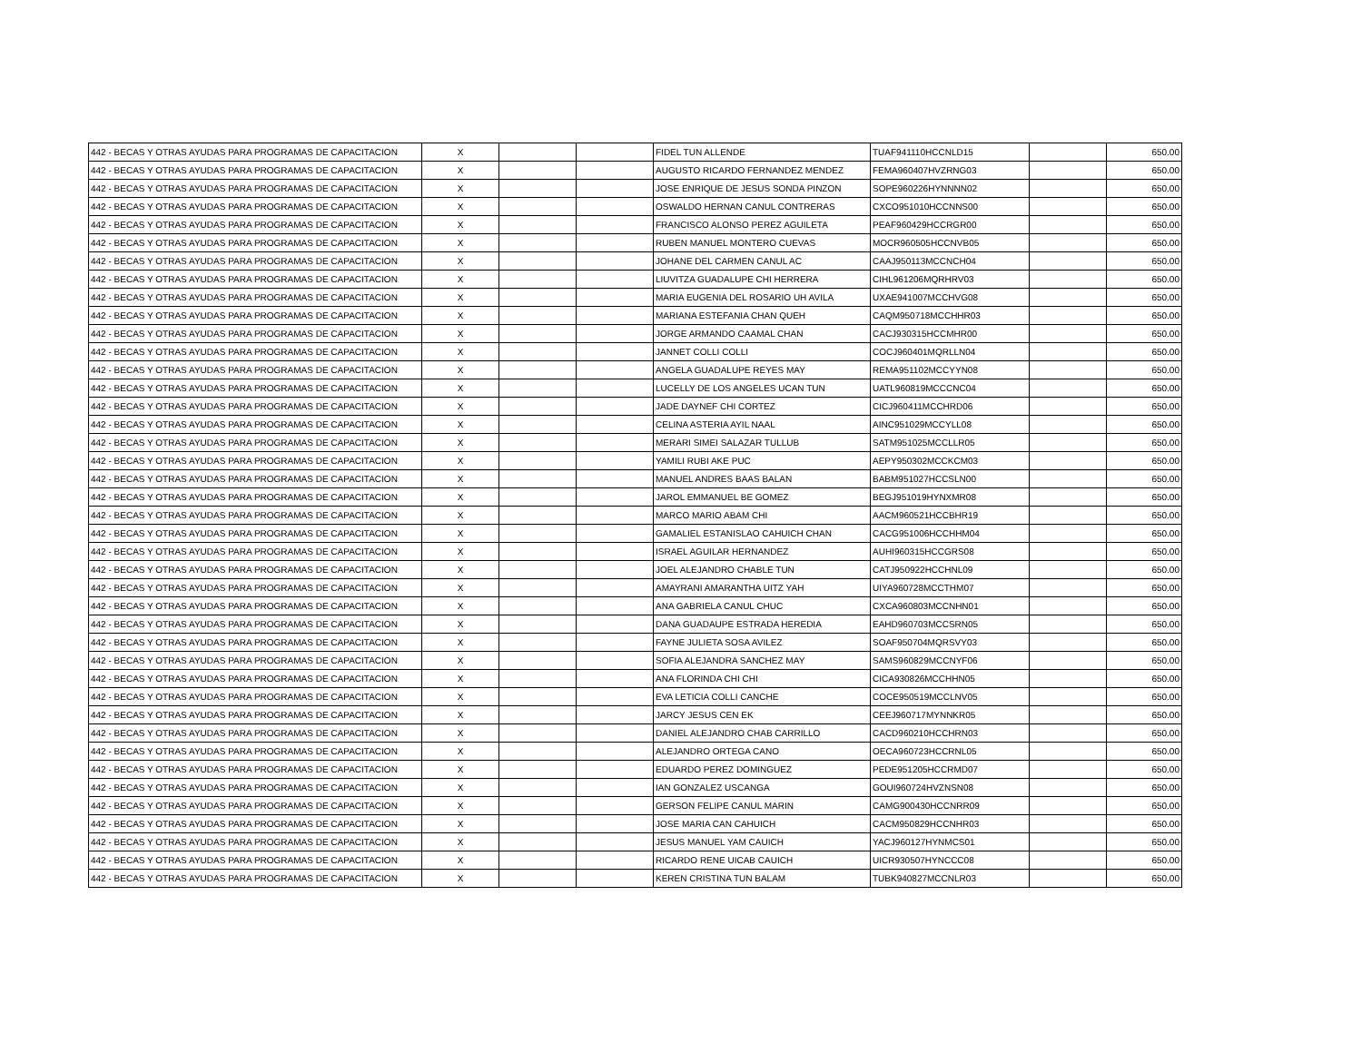| 442 - BECAS Y OTRAS AYUDAS PARA PROGRAMAS DE CAPACITACION | X | | | FIDEL TUN ALLENDE | TUAF941110HCCNLD15 | | 650.00 |
| 442 - BECAS Y OTRAS AYUDAS PARA PROGRAMAS DE CAPACITACION | X | | | AUGUSTO RICARDO FERNANDEZ MENDEZ | FEMA960407HVZRNG03 | | 650.00 |
| 442 - BECAS Y OTRAS AYUDAS PARA PROGRAMAS DE CAPACITACION | X | | | JOSE ENRIQUE DE JESUS SONDA PINZON | SOPE960226HYNNNN02 | | 650.00 |
| 442 - BECAS Y OTRAS AYUDAS PARA PROGRAMAS DE CAPACITACION | X | | | OSWALDO HERNAN CANUL CONTRERAS | CXCO951010HCCNNS00 | | 650.00 |
| 442 - BECAS Y OTRAS AYUDAS PARA PROGRAMAS DE CAPACITACION | X | | | FRANCISCO ALONSO PEREZ AGUILETA | PEAF960429HCCRGR00 | | 650.00 |
| 442 - BECAS Y OTRAS AYUDAS PARA PROGRAMAS DE CAPACITACION | X | | | RUBEN MANUEL MONTERO CUEVAS | MOCR960505HCCNVB05 | | 650.00 |
| 442 - BECAS Y OTRAS AYUDAS PARA PROGRAMAS DE CAPACITACION | X | | | JOHANE DEL CARMEN CANUL AC | CAAJ950113MCCNCH04 | | 650.00 |
| 442 - BECAS Y OTRAS AYUDAS PARA PROGRAMAS DE CAPACITACION | X | | | LIUVITZA GUADALUPE CHI HERRERA | CIHL961206MQRHRV03 | | 650.00 |
| 442 - BECAS Y OTRAS AYUDAS PARA PROGRAMAS DE CAPACITACION | X | | | MARIA EUGENIA DEL ROSARIO UH AVILA | UXAE941007MCCHVG08 | | 650.00 |
| 442 - BECAS Y OTRAS AYUDAS PARA PROGRAMAS DE CAPACITACION | X | | | MARIANA ESTEFANIA CHAN QUEH | CAQM950718MCCHHR03 | | 650.00 |
| 442 - BECAS Y OTRAS AYUDAS PARA PROGRAMAS DE CAPACITACION | X | | | JORGE ARMANDO CAAMAL CHAN | CACJ930315HCCMHR00 | | 650.00 |
| 442 - BECAS Y OTRAS AYUDAS PARA PROGRAMAS DE CAPACITACION | X | | | JANNET COLLI COLLI | COCJ960401MQRLLN04 | | 650.00 |
| 442 - BECAS Y OTRAS AYUDAS PARA PROGRAMAS DE CAPACITACION | X | | | ANGELA GUADALUPE REYES MAY | REMA951102MCCYYN08 | | 650.00 |
| 442 - BECAS Y OTRAS AYUDAS PARA PROGRAMAS DE CAPACITACION | X | | | LUCELLY DE LOS ANGELES UCAN TUN | UATL960819MCCCNC04 | | 650.00 |
| 442 - BECAS Y OTRAS AYUDAS PARA PROGRAMAS DE CAPACITACION | X | | | JADE DAYNEF CHI CORTEZ | CICJ960411MCCHRD06 | | 650.00 |
| 442 - BECAS Y OTRAS AYUDAS PARA PROGRAMAS DE CAPACITACION | X | | | CELINA ASTERIA AYIL NAAL | AINC951029MCCYLL08 | | 650.00 |
| 442 - BECAS Y OTRAS AYUDAS PARA PROGRAMAS DE CAPACITACION | X | | | MERARI SIMEI SALAZAR TULLUB | SATM951025MCCLLR05 | | 650.00 |
| 442 - BECAS Y OTRAS AYUDAS PARA PROGRAMAS DE CAPACITACION | X | | | YAMILI RUBI AKE PUC | AEPY950302MCCKCM03 | | 650.00 |
| 442 - BECAS Y OTRAS AYUDAS PARA PROGRAMAS DE CAPACITACION | X | | | MANUEL ANDRES BAAS BALAN | BABM951027HCCSLN00 | | 650.00 |
| 442 - BECAS Y OTRAS AYUDAS PARA PROGRAMAS DE CAPACITACION | X | | | JAROL EMMANUEL BE GOMEZ | BEGJ951019HYNXMR08 | | 650.00 |
| 442 - BECAS Y OTRAS AYUDAS PARA PROGRAMAS DE CAPACITACION | X | | | MARCO MARIO ABAM CHI | AACM960521HCCBHR19 | | 650.00 |
| 442 - BECAS Y OTRAS AYUDAS PARA PROGRAMAS DE CAPACITACION | X | | | GAMALIEL ESTANISLAO CAHUICH CHAN | CACG951006HCCHHM04 | | 650.00 |
| 442 - BECAS Y OTRAS AYUDAS PARA PROGRAMAS DE CAPACITACION | X | | | ISRAEL AGUILAR HERNANDEZ | AUHI960315HCCGRS08 | | 650.00 |
| 442 - BECAS Y OTRAS AYUDAS PARA PROGRAMAS DE CAPACITACION | X | | | JOEL ALEJANDRO CHABLE TUN | CATJ950922HCCHNL09 | | 650.00 |
| 442 - BECAS Y OTRAS AYUDAS PARA PROGRAMAS DE CAPACITACION | X | | | AMAYRANI AMARANTHA UITZ YAH | UIYA960728MCCTHM07 | | 650.00 |
| 442 - BECAS Y OTRAS AYUDAS PARA PROGRAMAS DE CAPACITACION | X | | | ANA GABRIELA CANUL CHUC | CXCA960803MCCNHN01 | | 650.00 |
| 442 - BECAS Y OTRAS AYUDAS PARA PROGRAMAS DE CAPACITACION | X | | | DANA GUADAUPE ESTRADA HEREDIA | EAHD960703MCCSRN05 | | 650.00 |
| 442 - BECAS Y OTRAS AYUDAS PARA PROGRAMAS DE CAPACITACION | X | | | FAYNE JULIETA SOSA AVILEZ | SOAF950704MQRSVY03 | | 650.00 |
| 442 - BECAS Y OTRAS AYUDAS PARA PROGRAMAS DE CAPACITACION | X | | | SOFIA ALEJANDRA SANCHEZ MAY | SAMS960829MCCNYF06 | | 650.00 |
| 442 - BECAS Y OTRAS AYUDAS PARA PROGRAMAS DE CAPACITACION | X | | | ANA FLORINDA CHI CHI | CICA930826MCCHHN05 | | 650.00 |
| 442 - BECAS Y OTRAS AYUDAS PARA PROGRAMAS DE CAPACITACION | X | | | EVA LETICIA COLLI CANCHE | COCE950519MCCLNV05 | | 650.00 |
| 442 - BECAS Y OTRAS AYUDAS PARA PROGRAMAS DE CAPACITACION | X | | | JARCY JESUS CEN EK | CEEJ960717MYNNKR05 | | 650.00 |
| 442 - BECAS Y OTRAS AYUDAS PARA PROGRAMAS DE CAPACITACION | X | | | DANIEL ALEJANDRO CHAB CARRILLO | CACD960210HCCHRN03 | | 650.00 |
| 442 - BECAS Y OTRAS AYUDAS PARA PROGRAMAS DE CAPACITACION | X | | | ALEJANDRO ORTEGA CANO | OECA960723HCCRNL05 | | 650.00 |
| 442 - BECAS Y OTRAS AYUDAS PARA PROGRAMAS DE CAPACITACION | X | | | EDUARDO PEREZ DOMINGUEZ | PEDE951205HCCRMD07 | | 650.00 |
| 442 - BECAS Y OTRAS AYUDAS PARA PROGRAMAS DE CAPACITACION | X | | | IAN GONZALEZ USCANGA | GOUI960724HVZNSN08 | | 650.00 |
| 442 - BECAS Y OTRAS AYUDAS PARA PROGRAMAS DE CAPACITACION | X | | | GERSON FELIPE CANUL MARIN | CAMG900430HCCNRR09 | | 650.00 |
| 442 - BECAS Y OTRAS AYUDAS PARA PROGRAMAS DE CAPACITACION | X | | | JOSE MARIA CAN CAHUICH | CACM950829HCCNHR03 | | 650.00 |
| 442 - BECAS Y OTRAS AYUDAS PARA PROGRAMAS DE CAPACITACION | X | | | JESUS MANUEL YAM CAUICH | YACJ960127HYNMCS01 | | 650.00 |
| 442 - BECAS Y OTRAS AYUDAS PARA PROGRAMAS DE CAPACITACION | X | | | RICARDO RENE UICAB CAUICH | UICR930507HYNCCC08 | | 650.00 |
| 442 - BECAS Y OTRAS AYUDAS PARA PROGRAMAS DE CAPACITACION | X | | | KEREN CRISTINA TUN BALAM | TUBK940827MCCNLR03 | | 650.00 |